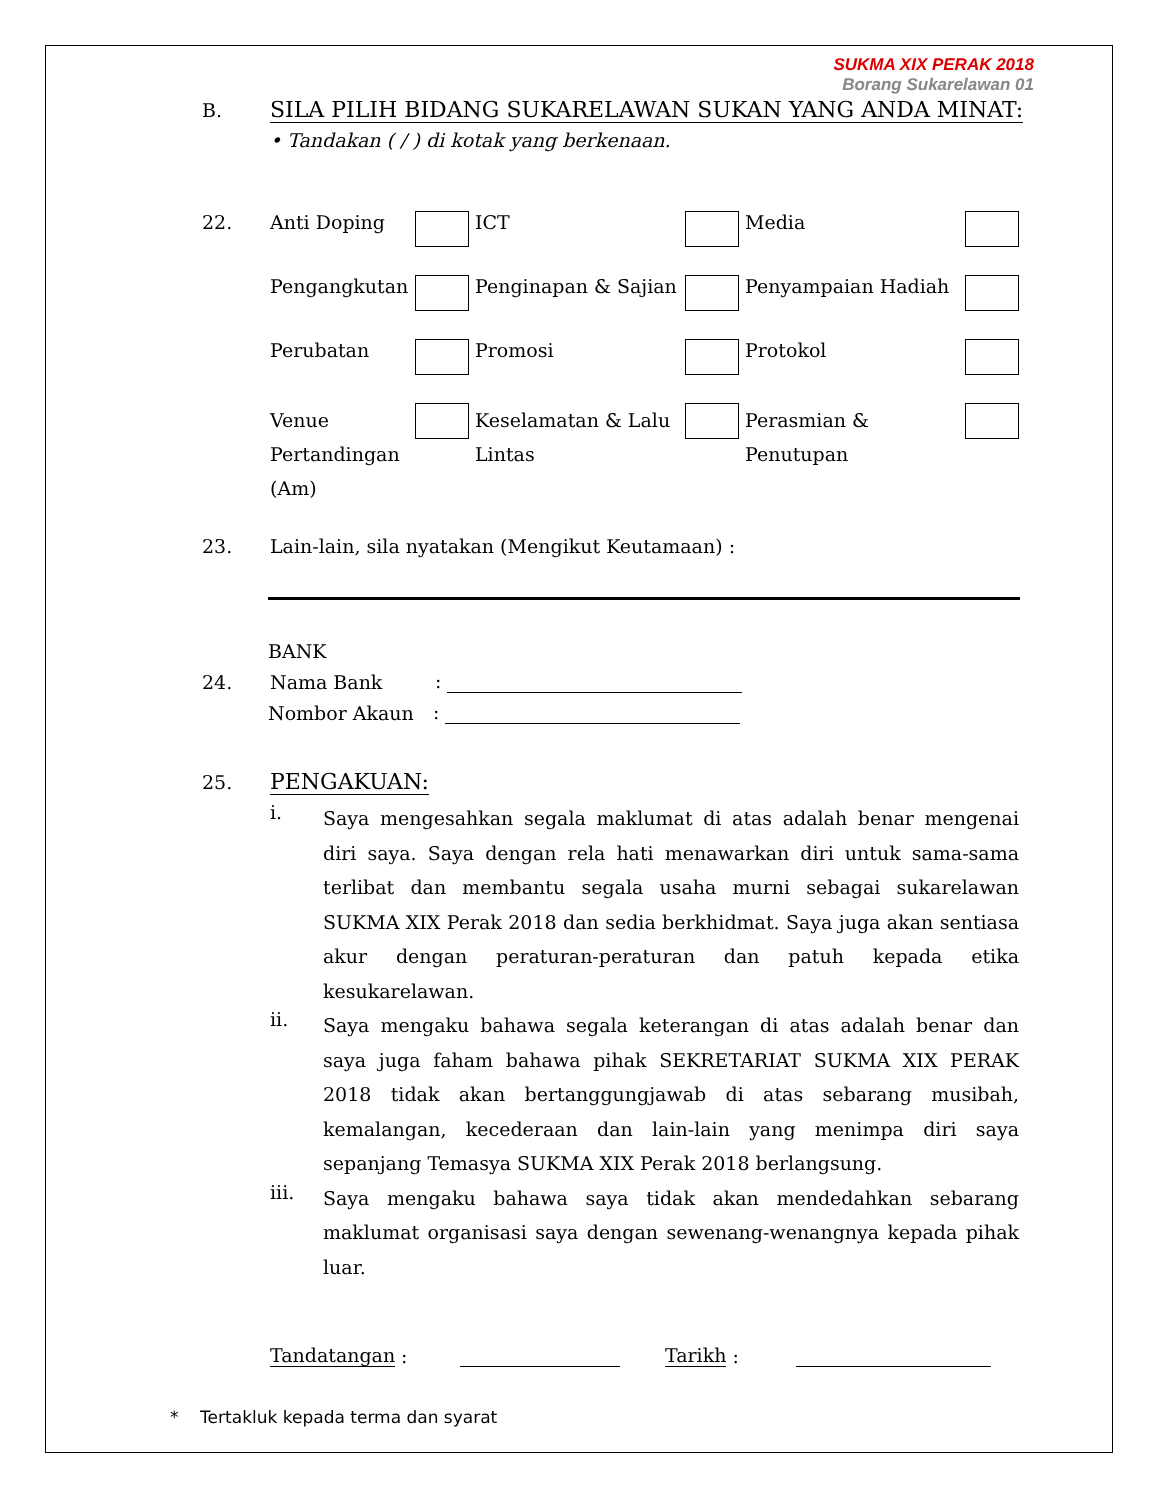SUKMA XIX PERAK 2018
Borang Sukarelawan 01
B. SILA PILIH BIDANG SUKARELAWAN SUKAN YANG ANDA MINAT:
• Tandakan ( / ) di kotak yang berkenaan.
22. Anti Doping ICT Media Pengangkutan Penginapan & Sajian Penyampaian Hadiah Perubatan Promosi Protokol Venue Pertandingan (Am) Keselamatan & Lalu Lintas Perasmian & Penutupan
23. Lain-lain, sila nyatakan (Mengikut Keutamaan) :
BANK
24. Nama Bank:
Nombor Akaun:
25. PENGAKUAN:
i. Saya mengesahkan segala maklumat di atas adalah benar mengenai diri saya. Saya dengan rela hati menawarkan diri untuk sama-sama terlibat dan membantu segala usaha murni sebagai sukarelawan SUKMA XIX Perak 2018 dan sedia berkhidmat. Saya juga akan sentiasa akur dengan peraturan-peraturan dan patuh kepada etika kesukarelawan.
ii. Saya mengaku bahawa segala keterangan di atas adalah benar dan saya juga faham bahawa pihak SEKRETARIAT SUKMA XIX PERAK 2018 tidak akan bertanggungjawab di atas sebarang musibah, kemalangan, kecederaan dan lain-lain yang menimpa diri saya sepanjang Temasya SUKMA XIX Perak 2018 berlangsung.
iii. Saya mengaku bahawa saya tidak akan mendedahkan sebarang maklumat organisasi saya dengan sewenang-wenangnya kepada pihak luar.
Tandatangan : Tarikh :
* Tertakluk kepada terma dan syarat